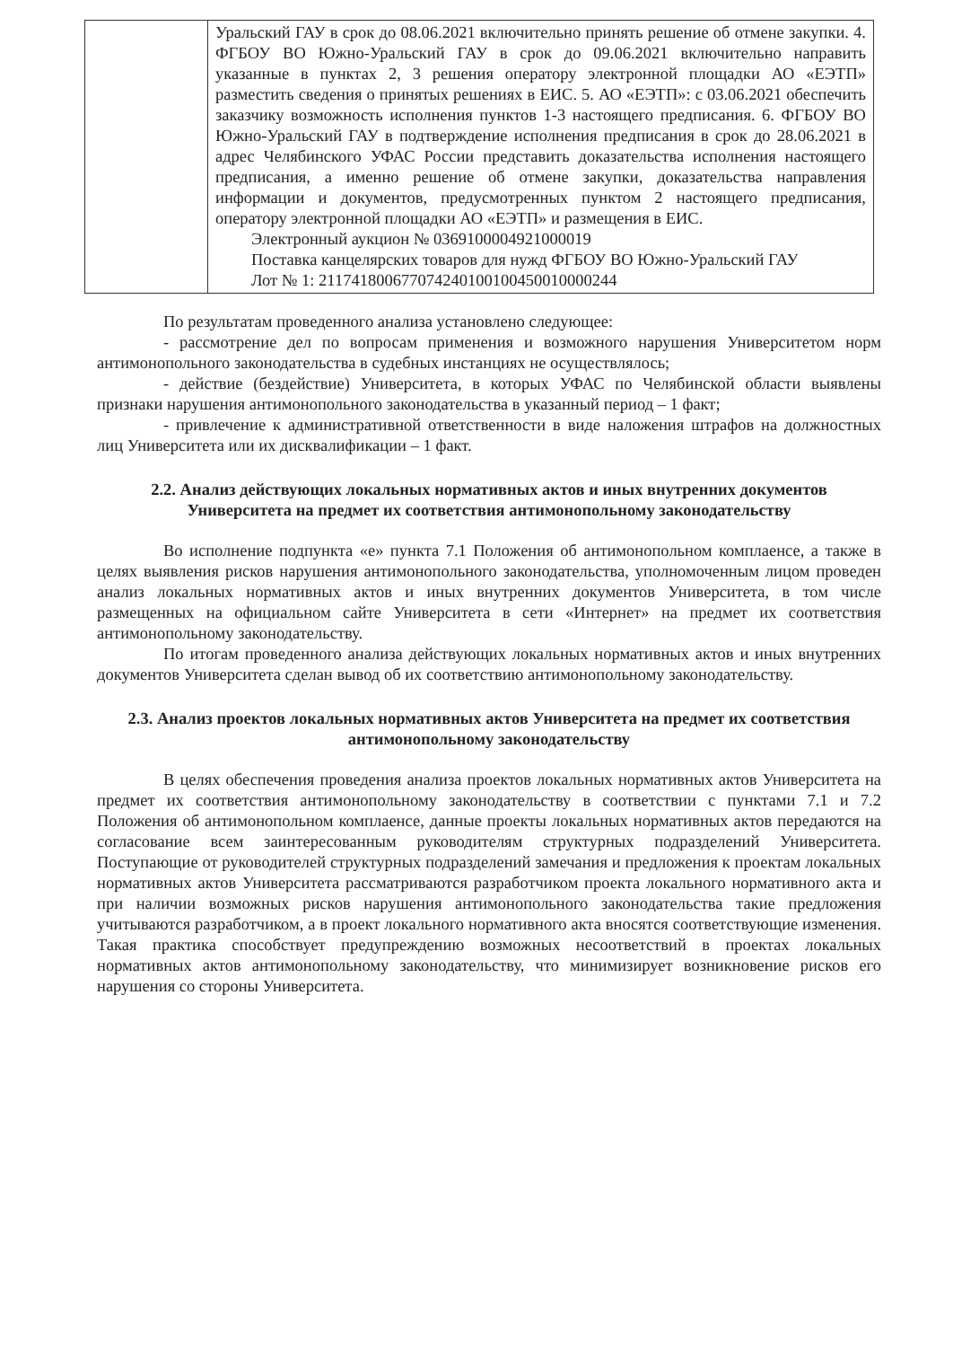| | Уральский ГАУ в срок до 08.06.2021 включительно принять решение об отмене закупки. 4. ФГБОУ ВО Южно-Уральский ГАУ в срок до 09.06.2021 включительно направить указанные в пунктах 2, 3 решения оператору электронной площадки АО «ЕЭТП» разместить сведения о принятых решениях в ЕИС. 5. АО «ЕЭТП»: с 03.06.2021 обеспечить заказчику возможность исполнения пунктов 1-3 настоящего предписания. 6. ФГБОУ ВО Южно-Уральский ГАУ в подтверждение исполнения предписания в срок до 28.06.2021 в адрес Челябинского УФАС России представить доказательства исполнения настоящего предписания, а именно решение об отмене закупки, доказательства направления информации и документов, предусмотренных пунктом 2 настоящего предписания, оператору электронной площадки АО «ЕЭТП» и размещения в ЕИС. Электронный аукцион № 0369100004921000019 Поставка канцелярских товаров для нужд ФГБОУ ВО Южно-Уральский ГАУ Лот № 1: 211741800677074240100100450010000244 |
По результатам проведенного анализа установлено следующее:
- рассмотрение дел по вопросам применения и возможного нарушения Университетом норм антимонопольного законодательства в судебных инстанциях не осуществлялось;
- действие (бездействие) Университета, в которых УФАС по Челябинской области выявлены признаки нарушения антимонопольного законодательства в указанный период – 1 факт;
- привлечение к административной ответственности в виде наложения штрафов на должностных лиц Университета или их дисквалификации – 1 факт.
2.2. Анализ действующих локальных нормативных актов и иных внутренних документов Университета на предмет их соответствия антимонопольному законодательству
Во исполнение подпункта «е» пункта 7.1 Положения об антимонопольном комплаенсе, а также в целях выявления рисков нарушения антимонопольного законодательства, уполномоченным лицом проведен анализ локальных нормативных актов и иных внутренних документов Университета, в том числе размещенных на официальном сайте Университета в сети «Интернет» на предмет их соответствия антимонопольному законодательству.
По итогам проведенного анализа действующих локальных нормативных актов и иных внутренних документов Университета сделан вывод об их соответствию антимонопольному законодательству.
2.3. Анализ проектов локальных нормативных актов Университета на предмет их соответствия антимонопольному законодательству
В целях обеспечения проведения анализа проектов локальных нормативных актов Университета на предмет их соответствия антимонопольному законодательству в соответствии с пунктами 7.1 и 7.2 Положения об антимонопольном комплаенсе, данные проекты локальных нормативных актов передаются на согласование всем заинтересованным руководителям структурных подразделений Университета. Поступающие от руководителей структурных подразделений замечания и предложения к проектам локальных нормативных актов Университета рассматриваются разработчиком проекта локального нормативного акта и при наличии возможных рисков нарушения антимонопольного законодательства такие предложения учитываются разработчиком, а в проект локального нормативного акта вносятся соответствующие изменения. Такая практика способствует предупреждению возможных несоответствий в проектах локальных нормативных актов антимонопольному законодательству, что минимизирует возникновение рисков его нарушения со стороны Университета.